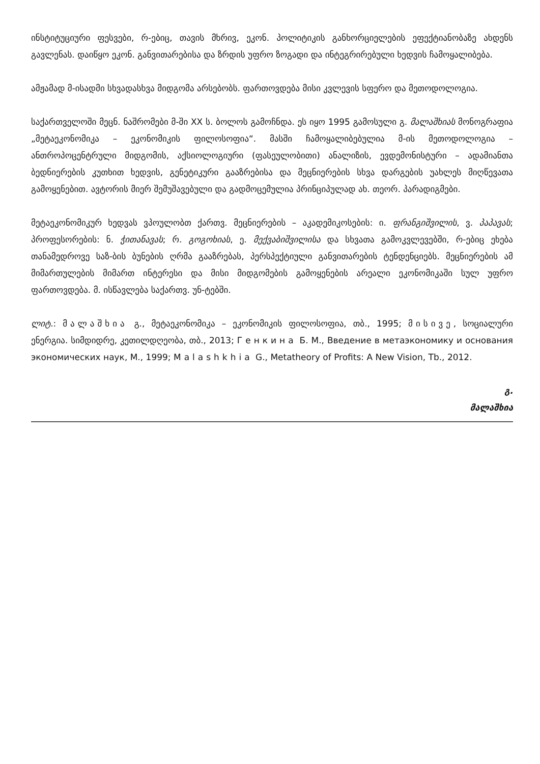ინსტიტუციური ფესვები, რ-ებიც, თავის მხრივ, ეკონ. პოლიტიკის განხორციელების ეფექტიანობაზე ახდენს გავლენას. დაიწყო ეკონ. განვითარებისა და ზრდის უფრო ზოგადი და ინტეგრირებული ხედვის ჩამოყალიბება.
ამჟამად მ-ისადმი სხვადასხვა მიდგომა არსებობს. ფართოვდება მისი კვლევის სფერო და მეთოდოლოგია.
საქართველოში მეცნ. ნაშრომები მ-ში XX ს. ბოლოს გამოჩნდა. ეს იყო 1995 გამოსული გ. მალაშხიას მონოგრაფია „მეტაეკონომიკა – ეკონომიკის ფილოსოფია“. მასში ჩამოყალიბებულია მ-ის მეთოდოლოგია – ანთროპოცენტრული მიდგომის, აქსიოლოგიური (ფასეულობითი) ანალიზის, ევდემონისტური – ადამიანთა ბედნიერების კუთხით ხედვის, გენეტიკური გააზრებისა და მეცნიერების სხვა დარგების უახლეს მიღწევათა გამოყენებით. ავტორის მიერ შემუშავებული და გადმოცემულია პრინციპულად ახ. თეორ. პარადიგმები.
მეტაეკონომიკურ ხედვას ვპოულობთ ქართვ. მეცნიერების – აკადემიკოსების: ი. ფრანგიშვილის, ვ. პაპავას; პროფესორების: ნ. ჭითანავას; რ. გოგოხიას, ე. მექვაბიშვილისა და სხვათა გამოკვლევებში, რ-ებიც ეხება თანამედროვე საზ-ბის ბუნების ღრმა გააზრებას, პერსპექტიული განვითარების ტენდენციებს. მეცნიერების ამ მიმართულების მიმართ ინტერესი და მისი მიდგომების გამოყენების არეალი ეკონომიკაში სულ უფრო ფართოვდება. მ. ისწავლება საქართვ. უნ-ტებში.
ლიტ.: მალაშხია გ., მეტაეკონომიკა – ეკონომიკის ფილოსოფია, თბ., 1995; მისივე, სოციალური ენერგია. სიმდიდრე, კეთილდღეობა, თბ., 2013; Генкина Б. М., Введение в метаэкономику и основания экономических наук, М., 1999; Malashkhia G., Metatheory of Profits: A New Vision, Tb., 2012.
გ.
მალაშხია